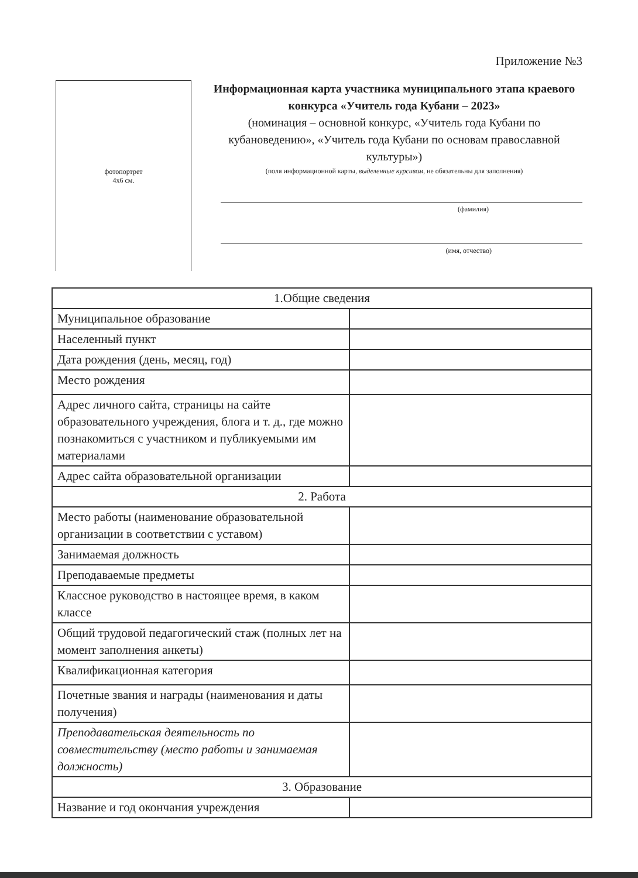Приложение №3
фотопортрет
4х6 см.
Информационная карта участника муниципального этапа краевого конкурса «Учитель года Кубани – 2023»
(номинация – основной конкурс, «Учитель года Кубани по кубановедению», «Учитель года Кубани по основам православной культуры»)
(поля информационной карты, выделенные курсивом, не обязательны для заполнения)
(фамилия)
(имя, отчество)
| 1.Общие сведения | |
| Муниципальное образование | |
| Населенный пункт | |
| Дата рождения (день, месяц, год) | |
| Место рождения | |
| Адрес личного сайта, страницы на сайте образовательного учреждения, блога и т. д., где можно познакомиться с участником и публикуемыми им материалами | |
| Адрес сайта образовательной организации | |
| 2. Работа | |
| Место работы (наименование образовательной организации в соответствии с уставом) | |
| Занимаемая должность | |
| Преподаваемые предметы | |
| Классное руководство в настоящее время, в каком классе | |
| Общий трудовой педагогический стаж (полных лет на момент заполнения анкеты) | |
| Квалификационная категория | |
| Почетные звания и награды (наименования и даты получения) | |
| Преподавательская деятельность по совместительству (место работы и занимаемая должность) | |
| 3. Образование | |
| Название и год окончания учреждения | |